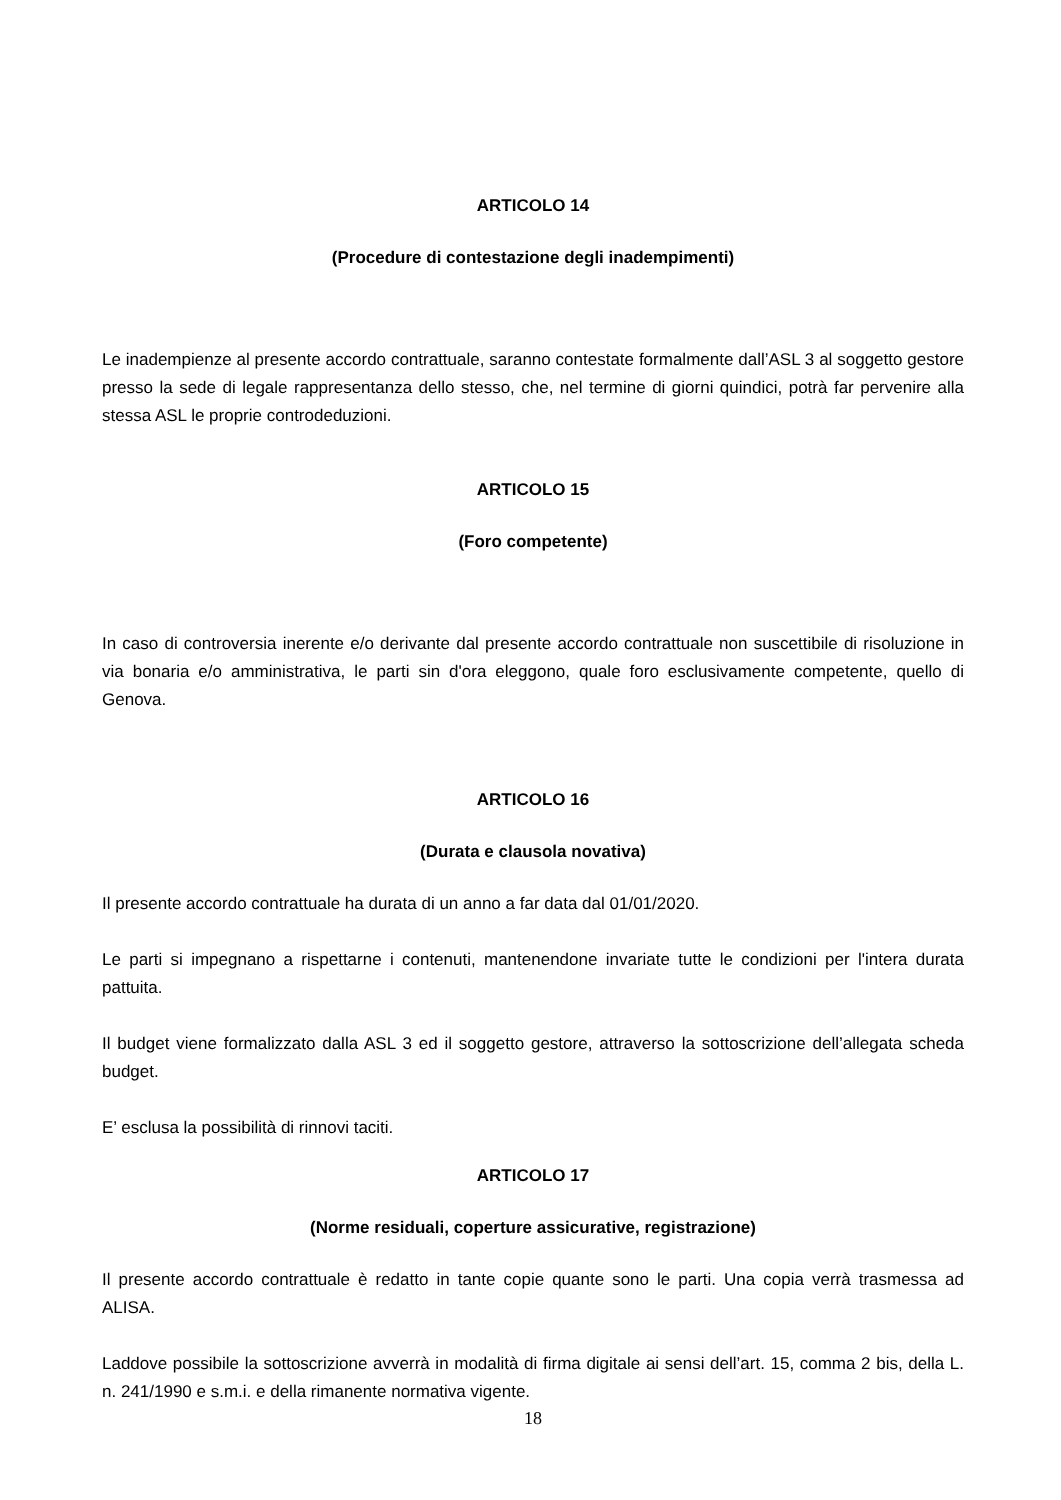ARTICOLO 14
(Procedure di contestazione degli inadempimenti)
Le inadempienze al presente accordo contrattuale, saranno contestate formalmente dall’ASL 3 al soggetto gestore presso la sede di legale rappresentanza dello stesso, che, nel termine di giorni quindici, potrà far pervenire alla stessa ASL le proprie controdeduzioni.
ARTICOLO 15
(Foro competente)
In caso di controversia inerente e/o derivante dal presente accordo contrattuale non suscettibile di risoluzione in via bonaria e/o amministrativa, le parti sin d'ora eleggono, quale foro esclusivamente competente, quello di Genova.
ARTICOLO 16
(Durata e clausola novativa)
Il presente accordo contrattuale ha durata di un anno a far data dal 01/01/2020.
Le parti si impegnano a rispettarne i contenuti, mantenendone invariate tutte le condizioni per l'intera durata pattuita.
Il budget viene formalizzato dalla ASL 3 ed il soggetto gestore, attraverso la sottoscrizione dell’allegata scheda budget.
E’ esclusa la possibilità di rinnovi taciti.
ARTICOLO 17
(Norme residuali, coperture assicurative, registrazione)
Il presente accordo contrattuale è redatto in tante copie quante sono le parti. Una copia verrà trasmessa ad ALISA.
Laddove possibile la sottoscrizione avverrà in modalità di firma digitale ai sensi dell’art. 15, comma 2 bis, della L. n. 241/1990 e s.m.i. e della rimanente normativa vigente.
18